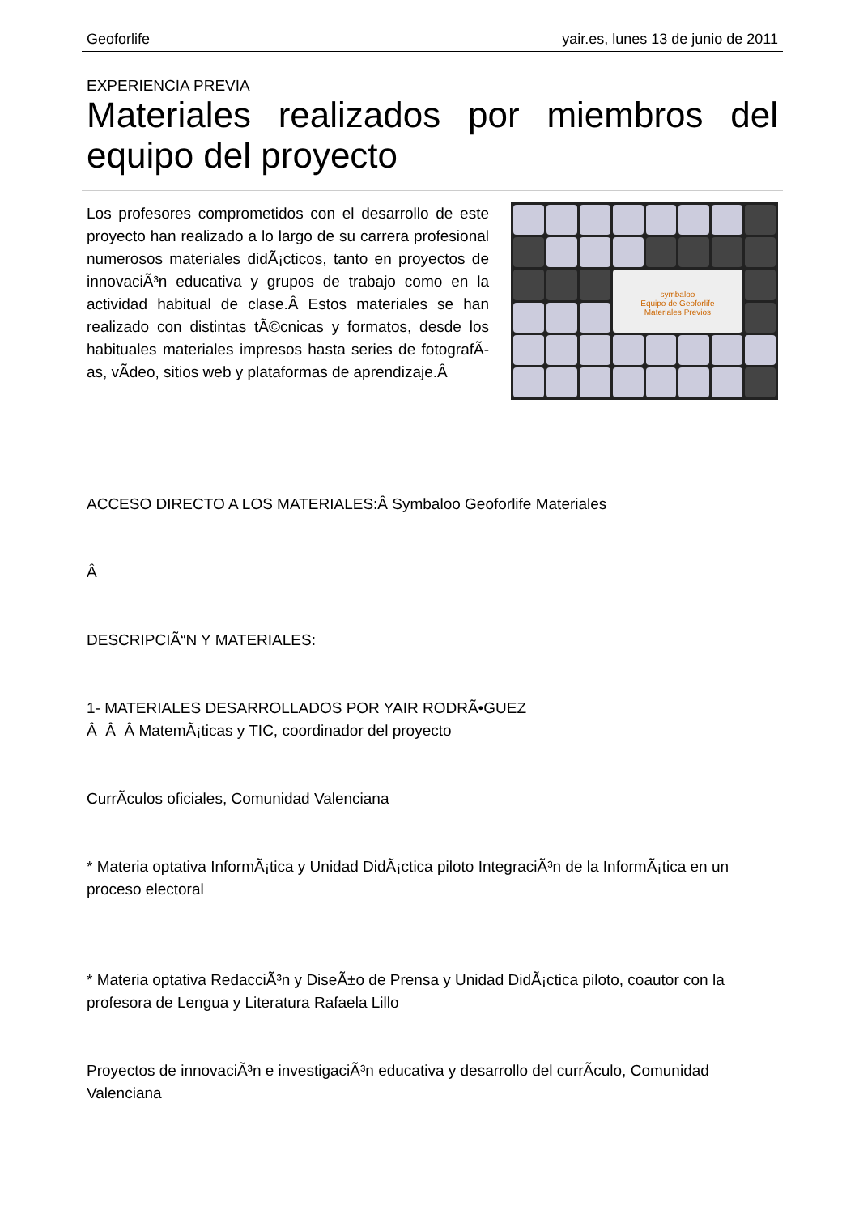Geoforlife yair.es, lunes 13 de junio de 2011
EXPERIENCIA PREVIA
Materiales realizados por miembros del equipo del proyecto
Los profesores comprometidos con el desarrollo de este proyecto han realizado a lo largo de su carrera profesional numerosos materiales didÃ¡cticos, tanto en proyectos de innovaciÃ³n educativa y grupos de trabajo como en la actividad habitual de clase.Â Estos materiales se han realizado con distintas tÃ©cnicas y formatos, desde los habituales materiales impresos hasta series de fotografÃ­as, vÃ­deo, sitios web y plataformas de aprendizaje.Â
symbaloo
Equipo de Geoforlife
Materiales Previos
ACCESO DIRECTO A LOS MATERIALES:Â Symbaloo Geoforlife Materiales
Â
DESCRIPCIÃ“N Y MATERIALES:
1- MATERIALES DESARROLLADOS POR YAIR RODRÃ•GUEZ
Â Â Â MatemÃ¡ticas y TIC, coordinador del proyecto
CurrÃ­culos oficiales, Comunidad Valenciana
* Materia optativa InformÃ¡tica y Unidad DidÃ¡ctica piloto IntegraciÃ³n de la InformÃ¡tica en un proceso electoral
* Materia optativa RedacciÃ³n y DiseÃ±o de Prensa y Unidad DidÃ¡ctica piloto, coautor con la profesora de Lengua y Literatura Rafaela Lillo
Proyectos de innovaciÃ³n e investigaciÃ³n educativa y desarrollo del currÃ­culo, Comunidad Valenciana